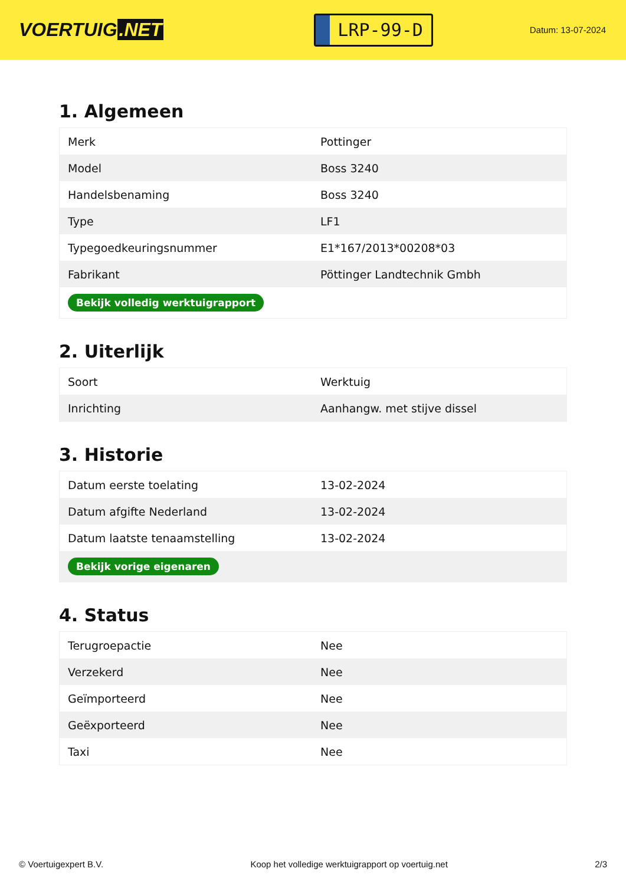VOERTUIG.NET
LRP-99-D
Datum: 13-07-2024
1. Algemeen
| Merk | Pottinger |
| Model | Boss 3240 |
| Handelsbenaming | Boss 3240 |
| Type | LF1 |
| Typegoedkeuringsnummer | E1*167/2013*00208*03 |
| Fabrikant | Pöttinger Landtechnik Gmbh |
| Bekijk volledig werktuigrapport | |
2. Uiterlijk
| Soort | Werktuig |
| Inrichting | Aanhangw. met stijve dissel |
3. Historie
| Datum eerste toelating | 13-02-2024 |
| Datum afgifte Nederland | 13-02-2024 |
| Datum laatste tenaamstelling | 13-02-2024 |
| Bekijk vorige eigenaren | |
4. Status
| Terugroepactie | Nee |
| Verzekerd | Nee |
| Geïmporteerd | Nee |
| Geëxporteerd | Nee |
| Taxi | Nee |
© Voertuigexpert B.V. Koop het volledige werktuigrapport op voertuig.net 2/3